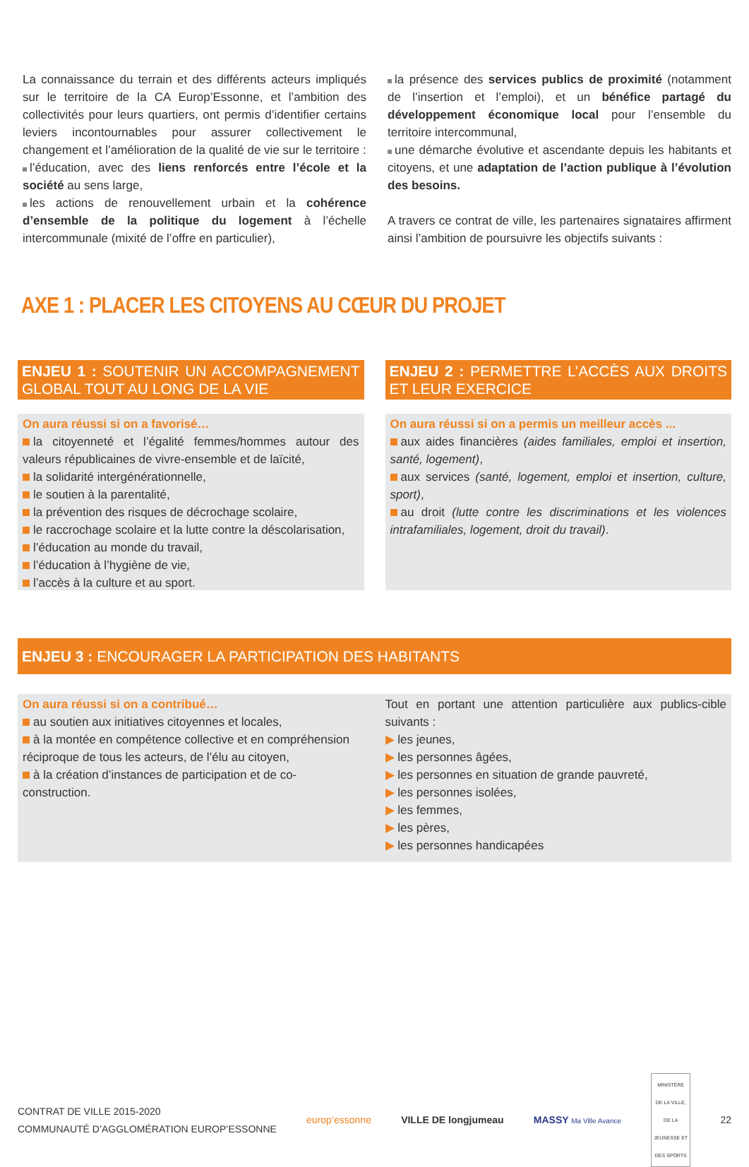La connaissance du terrain et des différents acteurs impliqués sur le territoire de la CA Europ’Essonne, et l’ambition des collectivités pour leurs quartiers, ont permis d’identifier certains leviers incontournables pour assurer collectivement le changement et l’amélioration de la qualité de vie sur le territoire :
l’éducation, avec des liens renforcés entre l’école et la société au sens large,
les actions de renouvellement urbain et la cohérence d’ensemble de la politique du logement à l’échelle intercommunale (mixité de l’offre en particulier),
la présence des services publics de proximité (notamment de l’insertion et l’emploi), et un bénéfice partagé du développement économique local pour l’ensemble du territoire intercommunal,
une démarche évolutive et ascendante depuis les habitants et citoyens, et une adaptation de l’action publique à l’évolution des besoins.
A travers ce contrat de ville, les partenaires signataires affirment ainsi l’ambition de poursuivre les objectifs suivants :
AXE 1 : PLACER LES CITOYENS AU CŒUR DU PROJET
ENJEU 1 : SOUTENIR UN ACCOMPAGNEMENT GLOBAL TOUT AU LONG DE LA VIE
On aura réussi si on a favorisé…
la citoyenneté et l’égalité femmes/hommes autour des valeurs républicaines de vivre-ensemble et de laïcité,
la solidarité intergénérationnelle,
le soutien à la parentalité,
la prévention des risques de décrochage scolaire,
le raccrochage scolaire et la lutte contre la déscolarisation,
l’éducation au monde du travail,
l’éducation à l’hygiène de vie,
l’accès à la culture et au sport.
ENJEU 2 : PERMETTRE L’ACCÈS AUX DROITS ET LEUR EXERCICE
On aura réussi si on a permis un meilleur accès ...
aux aides financières (aides familiales, emploi et insertion, santé, logement),
aux services (santé, logement, emploi et insertion, culture, sport),
au droit (lutte contre les discriminations et les violences intrafamiliales, logement, droit du travail).
ENJEU 3 : ENCOURAGER LA PARTICIPATION DES HABITANTS
On aura réussi si on a contribué…
au soutien aux initiatives citoyennes et locales,
à la montée en compétence collective et en compréhension réciproque de tous les acteurs, de l’élu au citoyen,
à la création d’instances de participation et de co-construction.
Tout en portant une attention particulière aux publics-cible suivants :
▶ les jeunes,
▶ les personnes âgées,
▶ les personnes en situation de grande pauvreté,
▶ les personnes isolées,
▶ les femmes,
▶ les pères,
▶ les personnes handicapées
CONTRAT DE VILLE 2015-2020
COMMUNAUTÉ D’AGGLOMÉRATION EUROP’ESSONNE
europ’essonne VILLE DE longjumeau MASSY Ma Ville Avance
MINISTÈRE DE LA VILLE, DE LA JEUNESSE ET DES SPORTS
22